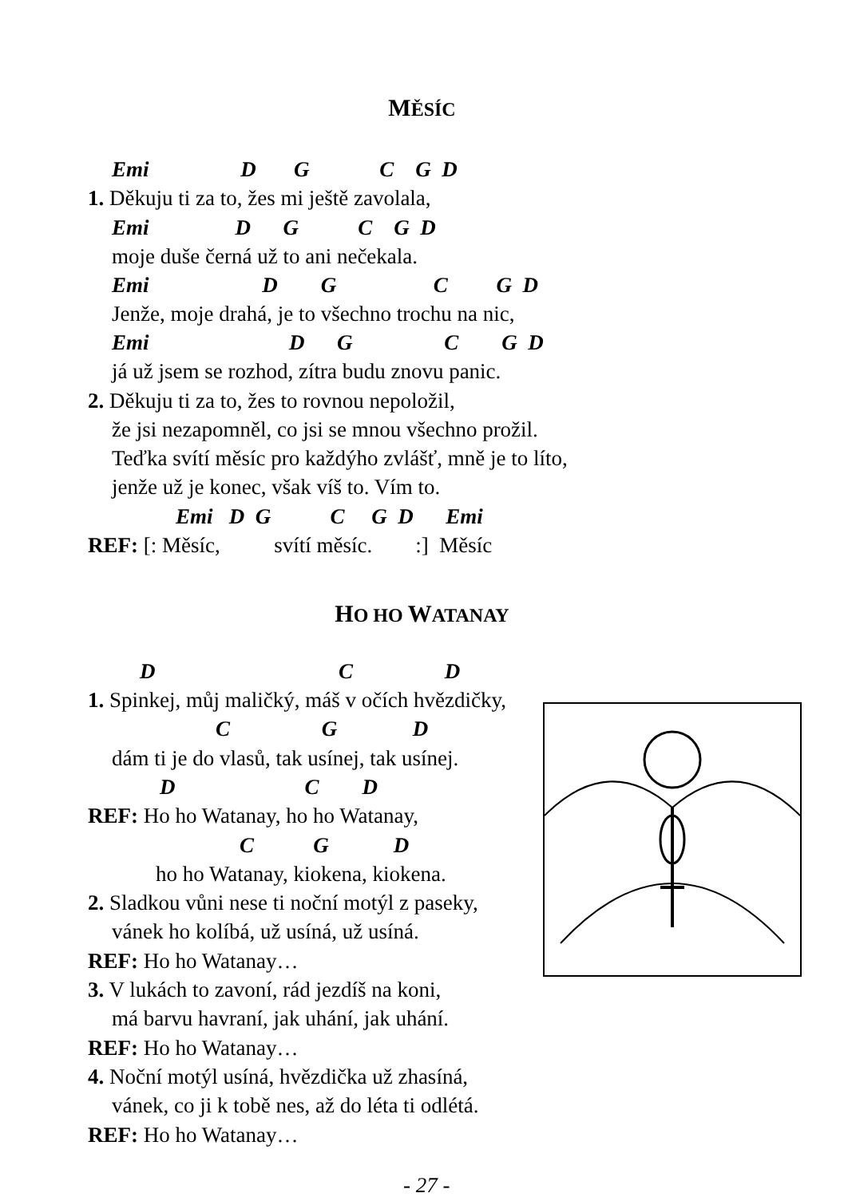MĚSÍC
Emi D G C G D
1. Děkuju ti za to, žes mi ještě zavolala,
Emi D G C G D
moje duše černá už to ani nečekala.
Emi D G C G D
Jenže, moje drahá, je to všechno trochu na nic,
Emi D G C G D
já už jsem se rozhod, zítra budu znovu panic.
2. Děkuju ti za to, žes to rovnou nepoložil,
že jsi nezapomněl, co jsi se mnou všechno prožil.
Teďka svítí měsíc pro každýho zvlášť, mně je to líto,
jenže už je konec, však víš to. Vím to.
Emi D G C G D Emi
REF: [: Měsíc, svítí měsíc. :] Měsíc
HO HO WATANAY
D C D
1. Spinkej, můj maličký, máš v očích hvězdičky,
C G D
dám ti je do vlasů, tak usínej, tak usínej.
D C D
REF: Ho ho Watanay, ho ho Watanay,
C G D
ho ho Watanay, kiokena, kiokena.
2. Sladkou vůni nese ti noční motýl z paseky,
vánek ho kolíbá, už usíná, už usíná.
REF: Ho ho Watanay…
3. V lukách to zavoní, rád jezdíš na koni,
má barvu havraní, jak uhání, jak uhání.
REF: Ho ho Watanay…
4. Noční motýl usíná, hvězdička už zhasíná,
vánek, co ji k tobě nes, až do léta ti odlétá.
REF: Ho ho Watanay…
- 27 -